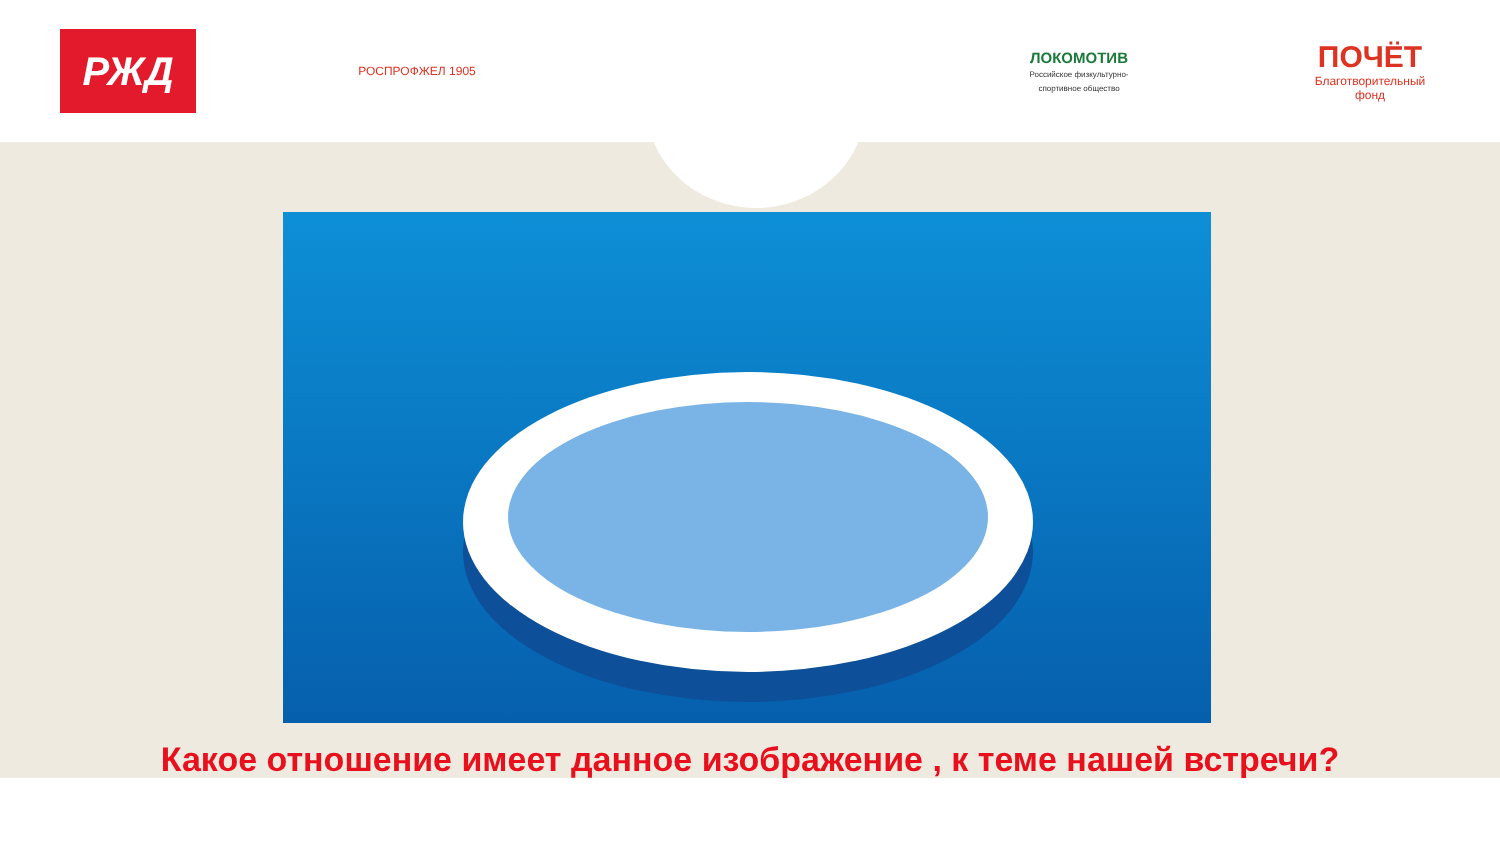РЖД
РОСПРОФЖЕЛ 1905
ЛОКОМОТИВ
Российское физкультурно-спортивное общество
ПОЧЁТ
Благотворительный фонд
Какое отношение имеет данное изображение , к теме нашей встречи?